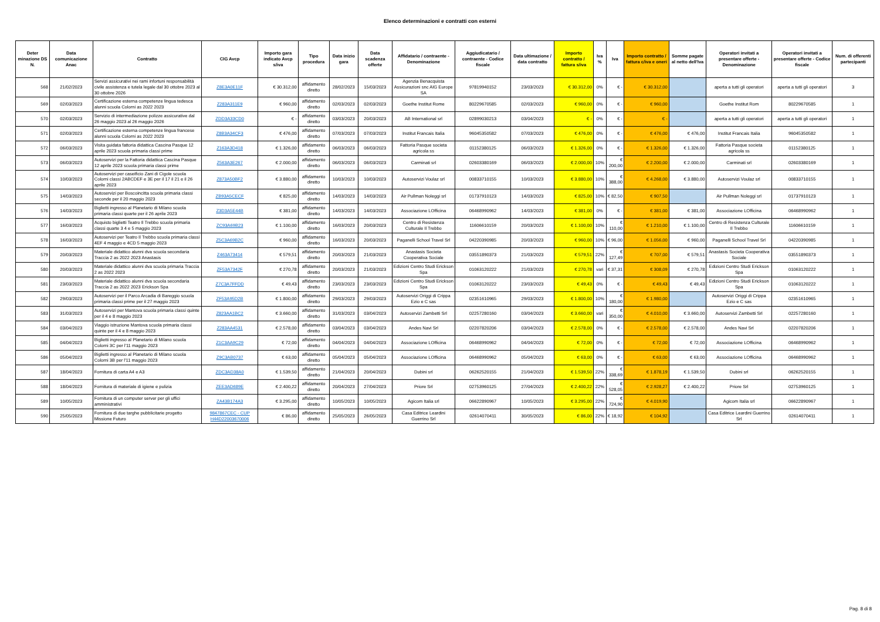Elenco determinazioni e contratti con esterni
| Deter minazione DS N. | Data comunicazione Anac | Contratto | CIG Avcp | Importo gara indicato Avcp s/iva | Tipo procedura | Data inizio gara | Data scadenza offerte | Affidatario / contraente - Denominazione | Aggiudicatario / contraente - Codice fiscale | Data ultimazione / data contratto | Importo contratto / fattura s/iva | Iva % | Iva | Importo contratto / fattura c/iva e oneri | Somme pagate al netto dell'Iva | Operatori invitati a presentare offerte - Denominazione | Operatori invitati a presentare offerte - Codice fiscale | Num. di offerenti partecipanti |
| --- | --- | --- | --- | --- | --- | --- | --- | --- | --- | --- | --- | --- | --- | --- | --- | --- | --- | --- |
| 568 | 21/02/2023 | Servizi assicurativi nei rami infortuni responsabilità civile assistenza e tutela legale dal 30 ottobre 2023 al 30 ottobre 2026 | Z8E3A0E11F | € 30.312,00 | affidamento diretto | 28/02/2023 | 15/03/2023 | Agenzia Benacquista Assicurazioni snc AIG Europe SA | 97819940152 | 23/03/2023 | € 30.312,00 | 0% | € - | € 30.312,00 | | aperta a tutti gli operatori | aperta a tutti gli operatori | 3 |
| 569 | 02/03/2023 | Certificazione esterna competenze lingua tedesca alunni scuola Colorni as 2022 2023 | Z283A311E9 | € 960,00 | affidamento diretto | 02/03/2023 | 02/03/2023 | Goethe Institut Rome | 80229670585 | 02/03/2023 | € 960,00 | 0% | € - | € 960,00 | | Goethe Institut Rom | 80229670585 | 1 |
| 570 | 02/03/2023 | Servizio di intermediazione polizze assicurative dal 26 maggio 2023 al 26 maggio 2026 | ZDD3A33CD0 | € - | affidamento diretto | 03/03/2023 | 20/03/2023 | AB International srl | 02899030213 | 03/04/2023 | € - | 0% | € - | € - | | aperta a tutti gli operatori | aperta a tutti gli operatori | 1 |
| 571 | 02/03/2023 | Certificazione esterna competenze lingua francese alunni scuola Colorni as 2022 2023 | Z8B3A34CF3 | € 476,00 | affidamento diretto | 07/03/2023 | 07/03/2023 | Institut Francais Italia | 96045350582 | 07/03/2023 | € 476,00 | 0% | € - | € 476,00 | € 476,00 | Institut Francais Italia | 96045350582 | 1 |
| 572 | 06/03/2023 | Visita guidata fattoria didattica Cascina Pasque 12 aprile 2023 scuola primaria classi prime | Z163A3D418 | € 1.326,00 | affidamento diretto | 06/03/2023 | 06/03/2023 | Fattoria Pasque societa agricola ss | 01152380125 | 06/03/2023 | € 1.326,00 | 0% | € - | € 1.326,00 | € 1.326,00 | Fattoria Pasque societa agricola ss | 01152380125 | 1 |
| 573 | 06/03/2023 | Autoservizi per la Fattoria didattica Cascina Pasque 12 aprile 2023 scuola primaria classi prime | Z563A3E267 | € 2.000,00 | affidamento diretto | 06/03/2023 | 06/03/2023 | Carminati srl | 02603380169 | 06/03/2023 | € 2.000,00 | 10% | € 200,00 | € 2.200,00 | € 2.000,00 | Carminati srl | 02603380169 | 1 |
| 574 | 10/03/2023 | Autoservizi per caseificio Zani di Cigole scuola Colorni classi 2ABCDEF e 3E per il 17 il 21 e il 26 aprile 2023 | Z873A50BF2 | € 3.880,00 | affidamento diretto | 10/03/2023 | 10/03/2023 | Autoservizi Voulaz srl | 00833710155 | 10/03/2023 | € 3.880,00 | 10% | € 388,00 | € 4.268,00 | € 3.880,00 | Autoservizi Voulaz srl | 00833710155 | 1 |
| 575 | 14/03/2023 | Autoservizi per Boscoincitta scuola primaria classi seconde per il 20 maggio 2023 | ZB93A5CECF | € 825,00 | affidamento diretto | 14/03/2023 | 14/03/2023 | Air Pullman Noleggi srl | 01737910123 | 14/03/2023 | € 825,00 | 10% | € 82,50 | € 907,50 | | Air Pullman Noleggi srl | 01737910123 | 1 |
| 576 | 14/03/2023 | Biglietti ingresso al Planetario di Milano scuola primaria classi quarte per il 26 aprile 2023 | Z3D3A5E44B | € 381,00 | affidamento diretto | 14/03/2023 | 14/03/2023 | Associazione LOfficina | 06468990962 | 14/03/2023 | € 381,00 | 0% | € - | € 381,00 | € 381,00 | Associazione LOfficina | 06468990962 | 1 |
| 577 | 16/03/2023 | Acquisto biglietti Teatro Il Trebbo scuola primaria classi quarte 3 4 e 5 maggio 2023 | ZC93A69B23 | € 1.100,00 | affidamento diretto | 16/03/2023 | 20/03/2023 | Centro di Resistenza Culturale Il Trebbo | 11606610159 | 20/03/2023 | € 1.100,00 | 10% | € 110,00 | € 1.210,00 | € 1.100,00 | Centro di Resistenza Culturale Il Trebbo | 11606610159 | 1 |
| 578 | 16/03/2023 | Autoservizi per Teatro Il Trebbo scuola primaria classi 4EF 4 maggio e 4CD 5 maggio 2023 | Z5C3A69B2C | € 960,00 | affidamento diretto | 16/03/2023 | 20/03/2023 | Paganelli School Travel Srl | 04220390985 | 20/03/2023 | € 960,00 | 10% | € 96,00 | € 1.056,00 | € 960,00 | Paganelli School Travel Srl | 04220390985 | 1 |
| 579 | 20/03/2023 | Materiale didattico alunni dva scuola secondaria Traccia 2 as 2022 2023 Anastasis | Z463A73414 | € 579,51 | affidamento diretto | 20/03/2023 | 21/03/2023 | Anastasis Societa Cooperativa Sociale | 03551890373 | 21/03/2023 | € 579,51 | 22% | € 127,49 | € 707,00 | € 579,51 | Anastasis Societa Cooperativa Sociale | 03551890373 | 1 |
| 580 | 20/03/2023 | Materiale didattico alunni dva scuola primaria Traccia 2 as 2022 2023 | ZF53A7342F | € 270,78 | affidamento diretto | 20/03/2023 | 21/03/2023 | Edizioni Centro Studi Erickson Spa | 01063120222 | 21/03/2023 | € 270,78 | vari | € 37,31 | € 308,09 | € 270,78 | Edizioni Centro Studi Erickson Spa | 01063120222 | 1 |
| 581 | 23/03/2023 | Materiale didattico alunni dva scuola secondaria Traccia 2 as 2022 2023 Erickson Spa | Z7C3A7FFDD | € 49,43 | affidamento diretto | 23/03/2023 | 23/03/2023 | Edizioni Centro Studi Erickson Spa | 01063120222 | 23/03/2023 | € 49,43 | 0% | € - | € 49,43 | € 49,43 | Edizioni Centro Studi Erickson Spa | 01063120222 | 1 |
| 582 | 29/03/2023 | Autoservizi per il Parco Arcadia di Bareggio scuola primaria classi prime per il 27 maggio 2023 | ZF53A95D2B | € 1.800,00 | affidamento diretto | 29/03/2023 | 29/03/2023 | Autoservizi Origgi di Crippa Ezio e C sas | 02351610965 | 29/03/2023 | € 1.800,00 | 10% | € 180,00 | € 1.980,00 | | Autoservizi Origgi di Crippa Ezio e C sas | 02351610965 | 1 |
| 583 | 31/03/2023 | Autoservizi per Mantova scuola primaria classi quinte per il 4 e 8 maggio 2023 | Z823AA1BC2 | € 3.660,00 | affidamento diretto | 31/03/2023 | 03/04/2023 | Autoservizi Zambetti Srl | 02257280160 | 03/04/2023 | € 3.660,00 | vari | € 350,00 | € 4.010,00 | € 3.660,00 | Autoservizi Zambetti Srl | 02257280160 | 1 |
| 584 | 03/04/2023 | Viaggio istruzione Mantova scuola primaria classi quinte per il 4 e 8 maggio 2023 | Z283AA4531 | € 2.578,00 | affidamento diretto | 03/04/2023 | 03/04/2023 | Andes Navi Srl | 02207820206 | 03/04/2023 | € 2.578,00 | 0% | € - | € 2.578,00 | € 2.578,00 | Andes Navi Srl | 02207820206 | 1 |
| 585 | 04/04/2023 | Biglietti ingresso al Planetario di Milano scuola Colorni 3C per l'11 maggio 2023 | Z1C3AA9C29 | € 72,00 | affidamento diretto | 04/04/2023 | 04/04/2023 | Associazione LOfficina | 06468990962 | 04/04/2023 | € 72,00 | 0% | € - | € 72,00 | € 72,00 | Associazione LOfficina | 06468990962 | 1 |
| 586 | 05/04/2023 | Biglietti ingresso al Planetario di Milano scuola Colorni 3B per l'11 maggio 2023 | Z9C3AB0737 | € 63,00 | affidamento diretto | 05/04/2023 | 05/04/2023 | Associazione LOfficina | 06468990962 | 05/04/2023 | € 63,00 | 0% | € - | € 63,00 | € 63,00 | Associazione LOfficina | 06468990962 | 1 |
| 587 | 18/04/2023 | Fornitura di carta A4 e A3 | ZDC3AD38A0 | € 1.539,50 | affidamento diretto | 21/04/2023 | 20/04/2023 | Dubini srl | 06262520155 | 21/04/2023 | € 1.539,50 | 22% | € 338,69 | € 1.878,19 | € 1.539,50 | Dubini srl | 06262520155 | 1 |
| 588 | 18/04/2023 | Fornitura di materiale di igiene e pulizia | ZEE3AD689E | € 2.400,22 | affidamento diretto | 20/04/2023 | 27/04/2023 | Priore Srl | 02753960125 | 27/04/2023 | € 2.400,22 | 22% | € 528,05 | € 2.928,27 | € 2.400,22 | Priore Srl | 02753960125 | 1 |
| 589 | 10/05/2023 | Fornitura di un computer server per gli uffici amministrativi | ZA43B174A3 | € 3.295,00 | affidamento diretto | 10/05/2023 | 10/05/2023 | Agicom Italia srl | 06622890967 | 10/05/2023 | € 3.295,00 | 22% | € 724,90 | € 4.019,90 | | Agicom Italia srl | 06622890967 | 1 |
| 590 | 25/05/2023 | Fornitura di due targhe pubblicitarie progetto Missione Futuro | 9847867CEC - CUP H44D22003670006 | € 86,00 | affidamento diretto | 25/05/2023 | 26/05/2023 | Casa Editrice Leardini Guerrino Srl | 02614070411 | 30/05/2023 | € 86,00 | 22% | € 18,92 | € 104,92 | | Casa Editrice Leardini Guerrino Srl | 02614070411 | 1 |
Pag. 8 di 8